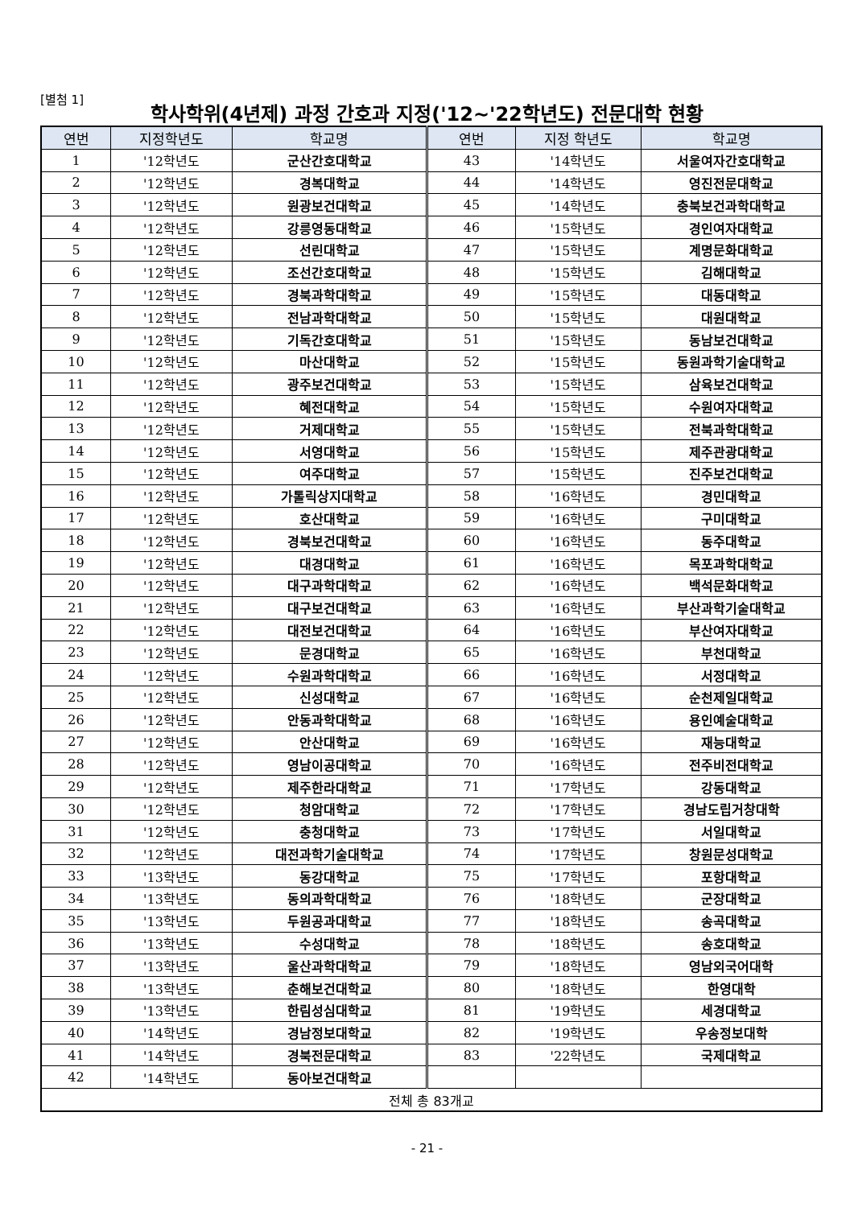[별첨 1]
학사학위(4년제) 과정 간호과 지정('12~'22학년도) 전문대학 현황
| 연번 | 지정학년도 | 학교명 | 연번 | 지정 학년도 | 학교명 |
| --- | --- | --- | --- | --- | --- |
| 1 | '12학년도 | 군산간호대학교 | 43 | '14학년도 | 서울여자간호대학교 |
| 2 | '12학년도 | 경복대학교 | 44 | '14학년도 | 영진전문대학교 |
| 3 | '12학년도 | 원광보건대학교 | 45 | '14학년도 | 충북보건과학대학교 |
| 4 | '12학년도 | 강릉영동대학교 | 46 | '15학년도 | 경인여자대학교 |
| 5 | '12학년도 | 선린대학교 | 47 | '15학년도 | 계명문화대학교 |
| 6 | '12학년도 | 조선간호대학교 | 48 | '15학년도 | 김해대학교 |
| 7 | '12학년도 | 경북과학대학교 | 49 | '15학년도 | 대동대학교 |
| 8 | '12학년도 | 전남과학대학교 | 50 | '15학년도 | 대원대학교 |
| 9 | '12학년도 | 기독간호대학교 | 51 | '15학년도 | 동남보건대학교 |
| 10 | '12학년도 | 마산대학교 | 52 | '15학년도 | 동원과학기술대학교 |
| 11 | '12학년도 | 광주보건대학교 | 53 | '15학년도 | 삼육보건대학교 |
| 12 | '12학년도 | 혜전대학교 | 54 | '15학년도 | 수원여자대학교 |
| 13 | '12학년도 | 거제대학교 | 55 | '15학년도 | 전북과학대학교 |
| 14 | '12학년도 | 서영대학교 | 56 | '15학년도 | 제주관광대학교 |
| 15 | '12학년도 | 여주대학교 | 57 | '15학년도 | 진주보건대학교 |
| 16 | '12학년도 | 가톨릭상지대학교 | 58 | '16학년도 | 경민대학교 |
| 17 | '12학년도 | 호산대학교 | 59 | '16학년도 | 구미대학교 |
| 18 | '12학년도 | 경북보건대학교 | 60 | '16학년도 | 동주대학교 |
| 19 | '12학년도 | 대경대학교 | 61 | '16학년도 | 목포과학대학교 |
| 20 | '12학년도 | 대구과학대학교 | 62 | '16학년도 | 백석문화대학교 |
| 21 | '12학년도 | 대구보건대학교 | 63 | '16학년도 | 부산과학기술대학교 |
| 22 | '12학년도 | 대전보건대학교 | 64 | '16학년도 | 부산여자대학교 |
| 23 | '12학년도 | 문경대학교 | 65 | '16학년도 | 부천대학교 |
| 24 | '12학년도 | 수원과학대학교 | 66 | '16학년도 | 서정대학교 |
| 25 | '12학년도 | 신성대학교 | 67 | '16학년도 | 순천제일대학교 |
| 26 | '12학년도 | 안동과학대학교 | 68 | '16학년도 | 용인예술대학교 |
| 27 | '12학년도 | 안산대학교 | 69 | '16학년도 | 재능대학교 |
| 28 | '12학년도 | 영남이공대학교 | 70 | '16학년도 | 전주비전대학교 |
| 29 | '12학년도 | 제주한라대학교 | 71 | '17학년도 | 강동대학교 |
| 30 | '12학년도 | 청암대학교 | 72 | '17학년도 | 경남도립거창대학 |
| 31 | '12학년도 | 충청대학교 | 73 | '17학년도 | 서일대학교 |
| 32 | '12학년도 | 대전과학기술대학교 | 74 | '17학년도 | 창원문성대학교 |
| 33 | '13학년도 | 동강대학교 | 75 | '17학년도 | 포항대학교 |
| 34 | '13학년도 | 동의과학대학교 | 76 | '18학년도 | 군장대학교 |
| 35 | '13학년도 | 두원공과대학교 | 77 | '18학년도 | 송곡대학교 |
| 36 | '13학년도 | 수성대학교 | 78 | '18학년도 | 송호대학교 |
| 37 | '13학년도 | 울산과학대학교 | 79 | '18학년도 | 영남외국어대학 |
| 38 | '13학년도 | 춘해보건대학교 | 80 | '18학년도 | 한영대학 |
| 39 | '13학년도 | 한림성심대학교 | 81 | '19학년도 | 세경대학교 |
| 40 | '14학년도 | 경남정보대학교 | 82 | '19학년도 | 우송정보대학 |
| 41 | '14학년도 | 경북전문대학교 | 83 | '22학년도 | 국제대학교 |
| 42 | '14학년도 | 동아보건대학교 | | | |
| 전체 총 83개교 | | | | | |
- 21 -